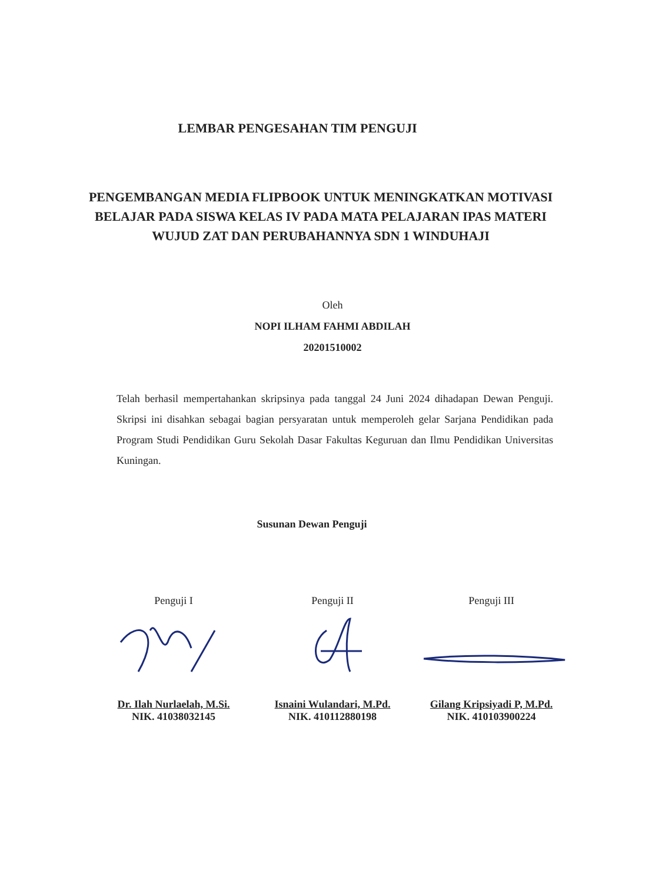LEMBAR PENGESAHAN TIM PENGUJI
PENGEMBANGAN MEDIA FLIPBOOK UNTUK MENINGKATKAN MOTIVASI BELAJAR PADA SISWA KELAS IV PADA MATA PELAJARAN IPAS MATERI WUJUD ZAT DAN PERUBAHANNYA SDN 1 WINDUHAJI
Oleh
NOPI ILHAM FAHMI ABDILAH
20201510002
Telah berhasil mempertahankan skripsinya pada tanggal 24 Juni 2024 dihadapan Dewan Penguji. Skripsi ini disahkan sebagai bagian persyaratan untuk memperoleh gelar Sarjana Pendidikan pada Program Studi Pendidikan Guru Sekolah Dasar Fakultas Keguruan dan Ilmu Pendidikan Universitas Kuningan.
Susunan Dewan Penguji
Penguji I
Dr. Ilah Nurlaelah, M.Si.
NIK. 41038032145
Penguji II
Isnaini Wulandari, M.Pd.
NIK. 410112880198
Penguji III
Gilang Kripsiyadi P, M.Pd.
NIK. 410103900224